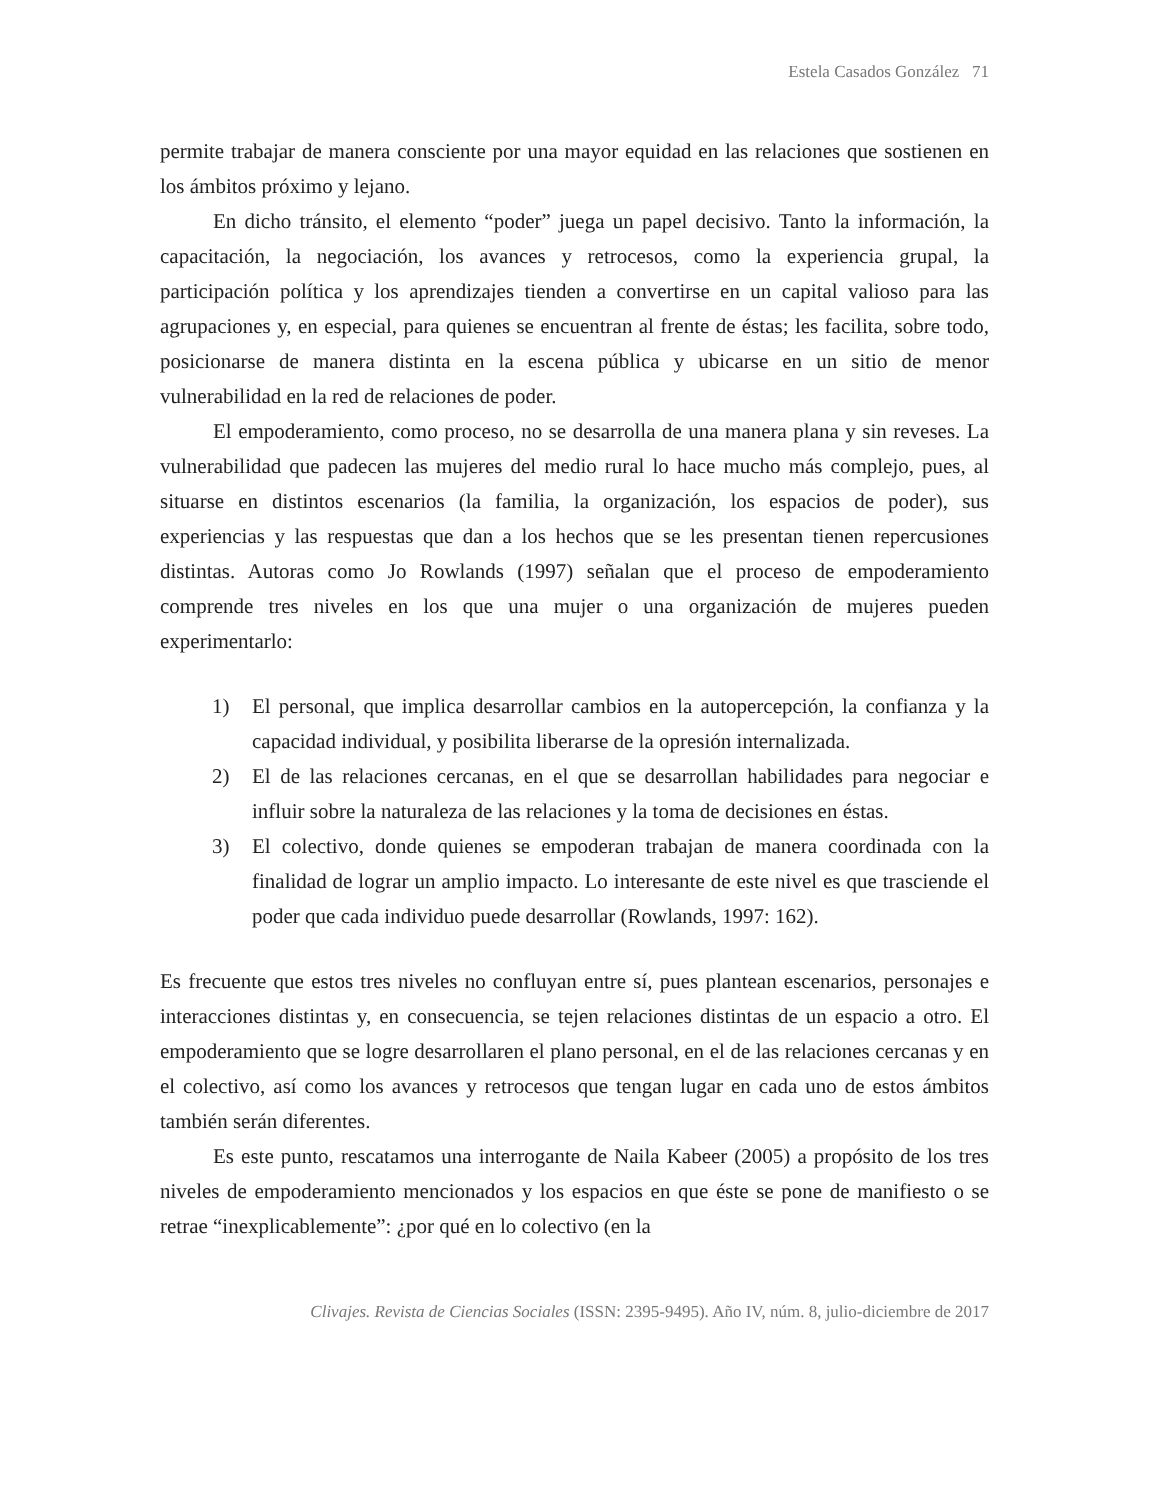Estela Casados González 71
permite trabajar de manera consciente por una mayor equidad en las relaciones que sostienen en los ámbitos próximo y lejano.
En dicho tránsito, el elemento “poder” juega un papel decisivo. Tanto la información, la capacitación, la negociación, los avances y retrocesos, como la experiencia grupal, la participación política y los aprendizajes tienden a convertirse en un capital valioso para las agrupaciones y, en especial, para quienes se encuentran al frente de éstas; les facilita, sobre todo, posicionarse de manera distinta en la escena pública y ubicarse en un sitio de menor vulnerabilidad en la red de relaciones de poder.
El empoderamiento, como proceso, no se desarrolla de una manera plana y sin reveses. La vulnerabilidad que padecen las mujeres del medio rural lo hace mucho más complejo, pues, al situarse en distintos escenarios (la familia, la organización, los espacios de poder), sus experiencias y las respuestas que dan a los hechos que se les presentan tienen repercusiones distintas. Autoras como Jo Rowlands (1997) señalan que el proceso de empoderamiento comprende tres niveles en los que una mujer o una organización de mujeres pueden experimentarlo:
1) El personal, que implica desarrollar cambios en la autopercepción, la confianza y la capacidad individual, y posibilita liberarse de la opresión internalizada.
2) El de las relaciones cercanas, en el que se desarrollan habilidades para negociar e influir sobre la naturaleza de las relaciones y la toma de decisiones en éstas.
3) El colectivo, donde quienes se empoderan trabajan de manera coordinada con la finalidad de lograr un amplio impacto. Lo interesante de este nivel es que trasciende el poder que cada individuo puede desarrollar (Rowlands, 1997: 162).
Es frecuente que estos tres niveles no confluyan entre sí, pues plantean escenarios, personajes e interacciones distintas y, en consecuencia, se tejen relaciones distintas de un espacio a otro. El empoderamiento que se logre desarrollaren el plano personal, en el de las relaciones cercanas y en el colectivo, así como los avances y retrocesos que tengan lugar en cada uno de estos ámbitos también serán diferentes.
Es este punto, rescatamos una interrogante de Naila Kabeer (2005) a propósito de los tres niveles de empoderamiento mencionados y los espacios en que éste se pone de manifiesto o se retrae “inexplicablemente”: ¿por qué en lo colectivo (en la
Clivajes. Revista de Ciencias Sociales (ISSN: 2395-9495). Año IV, núm. 8, julio-diciembre de 2017